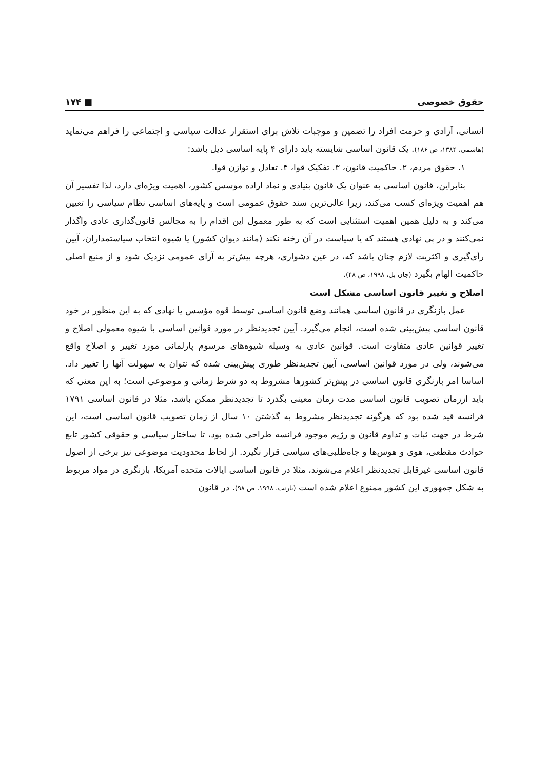حقوق خصوصی ■ ۱۷۴
انسانی، آزادی و حرمت افراد را تضمین و موجبات تلاش برای استقرار عدالت سیاسی و اجتماعی را فراهم می‌نماید (هاشمی، ۱۳۸۴، ص ۱۸۶). یک قانون اساسی شایسته باید دارای ۴ پایه اساسی ذیل باشد:
۱. حقوق مردم، ۲. حاکمیت قانون، ۳. تفکیک قوا، ۴. تعادل و توازن قوا.
بنابراین، قانون اساسی به عنوان یک قانون بنیادی و نماد اراده موسس کشور، اهمیت ویژه‌ای دارد، لذا تفسیر آن هم اهمیت ویژه‌ای کسب می‌کند، زیرا عالی‌ترین سند حقوق عمومی است و پایه‌های اساسی نظام سیاسی را تعیین می‌کند و به دلیل همین اهمیت استثنایی است که به طور معمول این اقدام را به مجالس قانون‌گذاری عادی واگذار نمی‌کنند و در پی نهادی هستند که یا سیاست در آن رخنه نکند (مانند دیوان کشور) یا شیوه انتخاب سیاستمداران، آیین رأی‌گیری و اکثریت لازم چنان باشد که، در عین دشواری، هرچه بیش‌تر به آرای عمومی نزدیک شود و از منبع اصلی حاکمیت الهام بگیرد (جان بل، ۱۹۹۸، ص ۴۸).
اصلاح و تغییر قانون اساسی مشکل است
عمل بازنگری در قانون اساسی همانند وضع قانون اساسی توسط قوه مؤسس یا نهادی که به این منظور در خود قانون اساسی پیش‌بینی شده است، انجام می‌گیرد. آیین تجدیدنظر در مورد قوانین اساسی با شیوه معمولی اصلاح و تغییر قوانین عادی متفاوت است. قوانین عادی به وسیله شیوه‌های مرسوم پارلمانی مورد تغییر و اصلاح واقع می‌شوند، ولی در مورد قوانین اساسی، آیین تجدیدنظر طوری پیش‌بینی شده که نتوان به سهولت آنها را تغییر داد. اساسا امر بازنگری قانون اساسی در بیش‌تر کشورها مشروط به دو شرط زمانی و موضوعی است؛ به این معنی که باید اززمان تصویب قانون اساسی مدت زمان معینی بگذرد تا تجدیدنظر ممکن باشد، مثلا در قانون اساسی ۱۷۹۱ فرانسه قید شده بود که هرگونه تجدیدنظر مشروط به گذشتن ۱۰ سال از زمان تصویب قانون اساسی است، این شرط در جهت ثبات و تداوم قانون و رژیم موجود فرانسه طراحی شده بود، تا ساختار سیاسی و حقوقی کشور تابع حوادث مقطعی، هوی و هوس‌ها و جاه‌طلبی‌های سیاسی قرار نگیرد. از لحاظ محدودیت موضوعی نیز برخی از اصول قانون اساسی غیرقابل تجدیدنظر اعلام می‌شوند، مثلا در قانون اساسی ایالات متحده آمریکا، بازنگری در مواد مربوط به شکل جمهوری این کشور ممنوع اعلام شده است (بارنت، ۱۹۹۸، ص ۹۸). در قانون